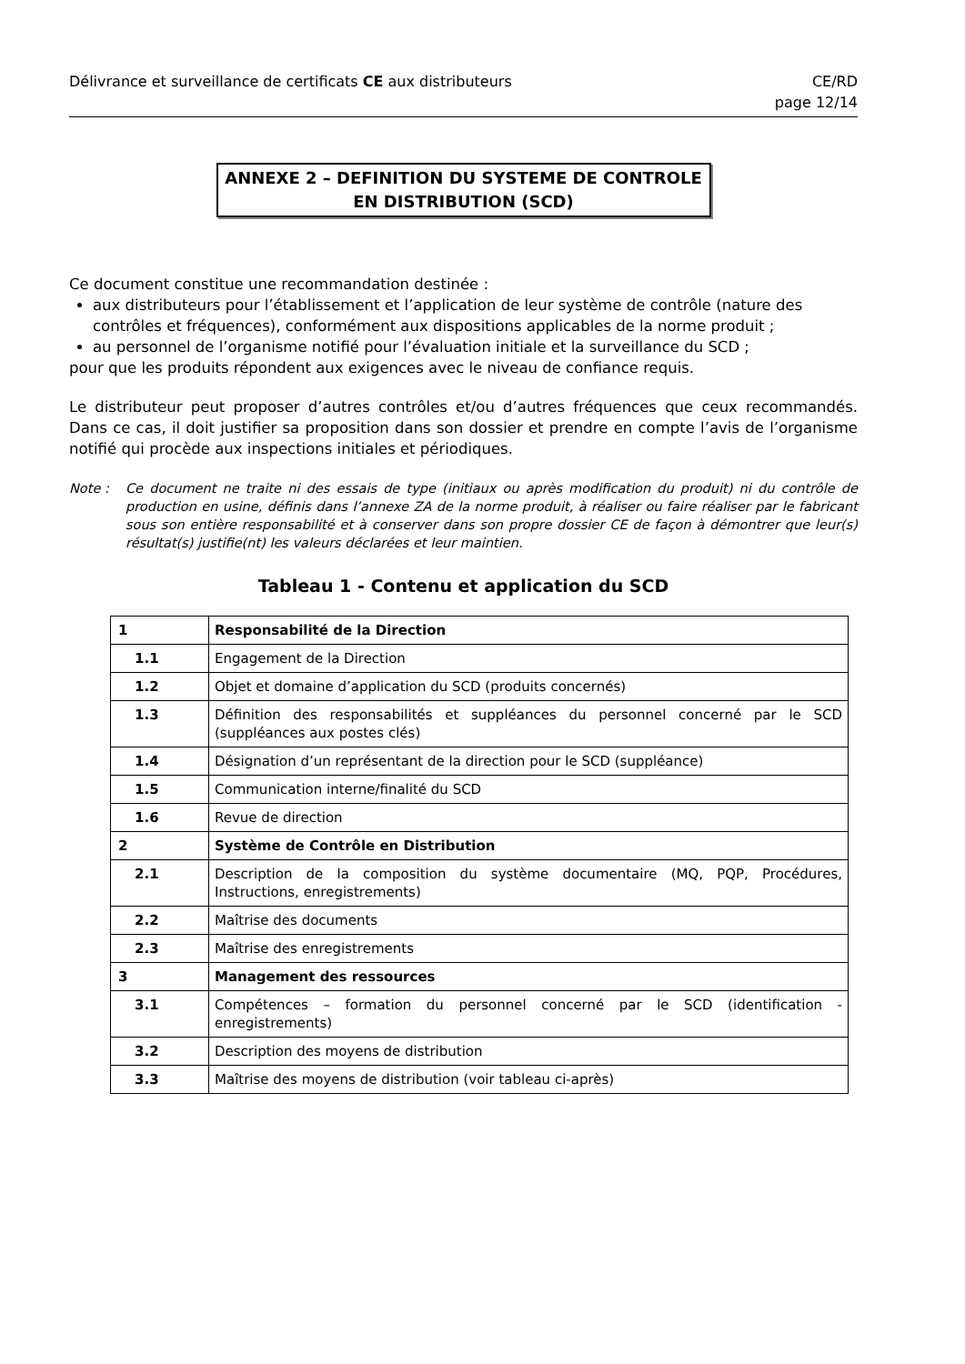Délivrance et surveillance de certificats CE aux distributeurs
CE/RD
page 12/14
ANNEXE 2 – DEFINITION DU SYSTEME DE CONTROLE
EN DISTRIBUTION (SCD)
Ce document constitue une recommandation destinée :
aux distributeurs pour l’établissement et l’application de leur système de contrôle (nature des contrôles et fréquences), conformément aux dispositions applicables de la norme produit ;
au personnel de l’organisme notifié pour l’évaluation initiale et la surveillance du SCD ;
pour que les produits répondent aux exigences avec le niveau de confiance requis.
Le distributeur peut proposer d’autres contrôles et/ou d’autres fréquences que ceux recommandés. Dans ce cas, il doit justifier sa proposition dans son dossier et prendre en compte l’avis de l’organisme notifié qui procède aux inspections initiales et périodiques.
Note : Ce document ne traite ni des essais de type (initiaux ou après modification du produit) ni du contrôle de production en usine, définis dans l’annexe ZA de la norme produit, à réaliser ou faire réaliser par le fabricant sous son entière responsabilité et à conserver dans son propre dossier CE de façon à démontrer que leur(s) résultat(s) justifie(nt) les valeurs déclarées et leur maintien.
Tableau 1 - Contenu et application du SCD
| 1 | Responsabilité de la Direction |
| 1.1 | Engagement de la Direction |
| 1.2 | Objet et domaine d’application du SCD (produits concernés) |
| 1.3 | Définition des responsabilités et suppléances du personnel concerné par le SCD (suppléances aux postes clés) |
| 1.4 | Désignation d’un représentant de la direction pour le SCD (suppléance) |
| 1.5 | Communication interne/finalité du SCD |
| 1.6 | Revue de direction |
| 2 | Système de Contrôle en Distribution |
| 2.1 | Description de la composition du système documentaire (MQ, PQP, Procédures, Instructions, enregistrements) |
| 2.2 | Maîtrise des documents |
| 2.3 | Maîtrise des enregistrements |
| 3 | Management des ressources |
| 3.1 | Compétences – formation du personnel concerné par le SCD (identification - enregistrements) |
| 3.2 | Description des moyens de distribution |
| 3.3 | Maîtrise des moyens de distribution (voir tableau ci-après) |